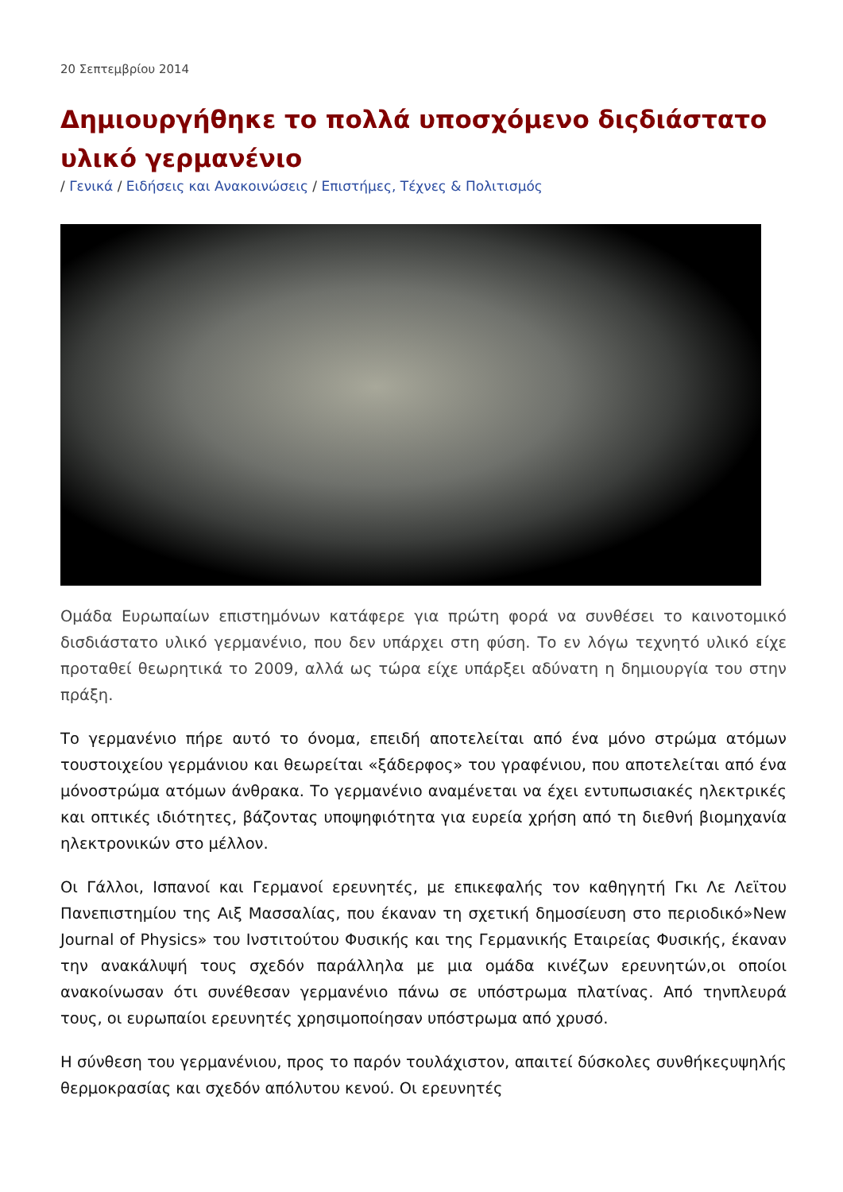20 Σεπτεμβρίου 2014
Δημιουργήθηκε το πολλά υποσχόμενο διςδιάστατο υλικό γερμανένιο
/ Γενικά / Ειδήσεις και Ανακοινώσεις / Επιστήμες, Τέχνες & Πολιτισμός
Ομάδα Ευρωπαίων επιστημόνων κατάφερε για πρώτη φορά να συνθέσει το καινοτομικό δισδιάστατο υλικό γερμανένιο, που δεν υπάρχει στη φύση. Το εν λόγω τεχνητό υλικό είχε προταθεί θεωρητικά το 2009, αλλά ως τώρα είχε υπάρξει αδύνατη η δημιουργία του στην πράξη.
Το γερμανένιο πήρε αυτό το όνομα, επειδή αποτελείται από ένα μόνο στρώμα ατόμων τουστοιχείου γερμάνιου και θεωρείται «ξάδερφος» του γραφένιου, που αποτελείται από ένα μόνοστρώμα ατόμων άνθρακα. Το γερμανένιο αναμένεται να έχει εντυπωσιακές ηλεκτρικές και οπτικές ιδιότητες, βάζοντας υποψηφιότητα για ευρεία χρήση από τη διεθνή βιομηχανία ηλεκτρονικών στο μέλλον.
Οι Γάλλοι, Ισπανοί και Γερμανοί ερευνητές, με επικεφαλής τον καθηγητή Γκι Λε Λεϊτου Πανεπιστημίου της Αιξ Μασσαλίας, που έκαναν τη σχετική δημοσίευση στο περιοδικό»New Journal of Physics» του Ινστιτούτου Φυσικής και της Γερμανικής Εταιρείας Φυσικής, έκαναν την ανακάλυψή τους σχεδόν παράλληλα με μια ομάδα κινέζων ερευνητών,οι οποίοι ανακοίνωσαν ότι συνέθεσαν γερμανένιο πάνω σε υπόστρωμα πλατίνας. Από τηνπλευρά τους, οι ευρωπαίοι ερευνητές χρησιμοποίησαν υπόστρωμα από χρυσό.
Η σύνθεση του γερμανένιου, προς το παρόν τουλάχιστον, απαιτεί δύσκολες συνθήκεςυψηλής θερμοκρασίας και σχεδόν απόλυτου κενού. Οι ερευνητές